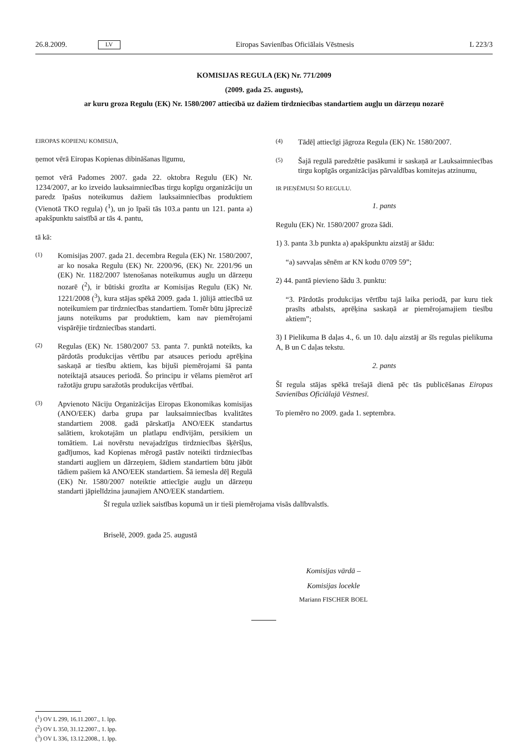26.8.2009. LV Eiropas Savienības Oficiālais Vēstnesis L 223/3
KOMISIJAS REGULA (EK) Nr. 771/2009
(2009. gada 25. augusts),
ar kuru groza Regulu (EK) Nr. 1580/2007 attiecībā uz dažiem tirdzniecības standartiem augļu un dārzeņu nozarē
EIROPAS KOPIENU KOMISIJA,
ņemot vērā Eiropas Kopienas dibināšanas līgumu,
ņemot vērā Padomes 2007. gada 22. oktobra Regulu (EK) Nr. 1234/2007, ar ko izveido lauksaimniecības tirgu kopīgu organizāciju un paredz īpašus noteikumus dažiem lauksaimniecības produktiem (Vienotā TKO regula) (<sup>1</sup>), un jo īpaši tās 103.a pantu un 121. panta a) apakšpunktu saistībā ar tās 4. pantu,
tā kā:
(1) Komisijas 2007. gada 21. decembra Regula (EK) Nr. 1580/2007, ar ko nosaka Regulu (EK) Nr. 2200/96, (EK) Nr. 2201/96 un (EK) Nr. 1182/2007 īstenošanas noteikumus augļu un dārzeņu nozarē (<sup>2</sup>), ir būtiski grozīta ar Komisijas Regulu (EK) Nr. 1221/2008 (<sup>3</sup>), kura stājas spēkā 2009. gada 1. jūlijā attiecībā uz noteikumiem par tirdzniecības standartiem. Tomēr būtu jāprecizē jauns noteikums par produktiem, kam nav piemērojami vispārējie tirdzniecības standarti.
(2) Regulas (EK) Nr. 1580/2007 53. panta 7. punktā noteikts, ka pārdotās produkcijas vērtību par atsauces periodu aprēķina saskaņā ar tiesību aktiem, kas bijuši piemērojami šā panta noteiktajā atsauces periodā. Šo principu ir vēlams piemērot arī ražotāju grupu saražotās produkcijas vērtībai.
(3) Apvienoto Nāciju Organizācijas Eiropas Ekonomikas komisijas (ANO/EEK) darba grupa par lauksaimniecības kvalitātes standartiem 2008. gadā pārskatīja ANO/EEK standartus salātiem, krokotajām un platlapu endīvijām, persikiem un tomātiem. Lai novērstu nevajadzīgus tirdzniecības šķēršļus, gadījumos, kad Kopienas mērogā pastāv noteikti tirdzniecības standarti augļiem un dārzeņiem, šādiem standartiem būtu jābūt tādiem pašiem kā ANO/EEK standartiem. Šā iemesla dēļ Regulā (EK) Nr. 1580/2007 noteiktie attiecīgie augļu un dārzeņu standarti jāpielīdzina jaunajiem ANO/EEK standartiem.
(4) Tādēļ attiecīgi jāgroza Regula (EK) Nr. 1580/2007.
(5) Šajā regulā paredzētie pasākumi ir saskaņā ar Lauksaimniecības tirgu kopīgās organizācijas pārvaldības komitejas atzinumu,
IR PIEŅĒMUSI ŠO REGULU.
1. pants
Regulu (EK) Nr. 1580/2007 groza šādi.
1) 3. panta 3.b punkta a) apakšpunktu aizstāj ar šādu:
“a) savvaļas sēnēm ar KN kodu 0709 59”;
2) 44. pantā pievieno šādu 3. punktu:
“3. Pārdotās produkcijas vērtību tajā laika periodā, par kuru tiek prasīts atbalsts, aprēķina saskaņā ar piemērojamajiem tiesību aktiem”;
3) I Pielikuma B daļas 4., 6. un 10. daļu aizstāj ar šīs regulas pielikuma A, B un C daļas tekstu.
2. pants
Šī regula stājas spēkā trešajā dienā pēc tās publicēšanas Eiropas Savienības Oficiālajā Vēstnesī.
To piemēro no 2009. gada 1. septembra.
Šī regula uzliek saistības kopumā un ir tieši piemērojama visās dalībvalstīs.
Briselē, 2009. gada 25. augustā
Komisijas vārdā –
Komisijas locekle
Mariann FISCHER BOEL
(<sup>1</sup>) OV L 299, 16.11.2007., 1. lpp.
(<sup>2</sup>) OV L 350, 31.12.2007., 1. lpp.
(<sup>3</sup>) OV L 336, 13.12.2008., 1. lpp.